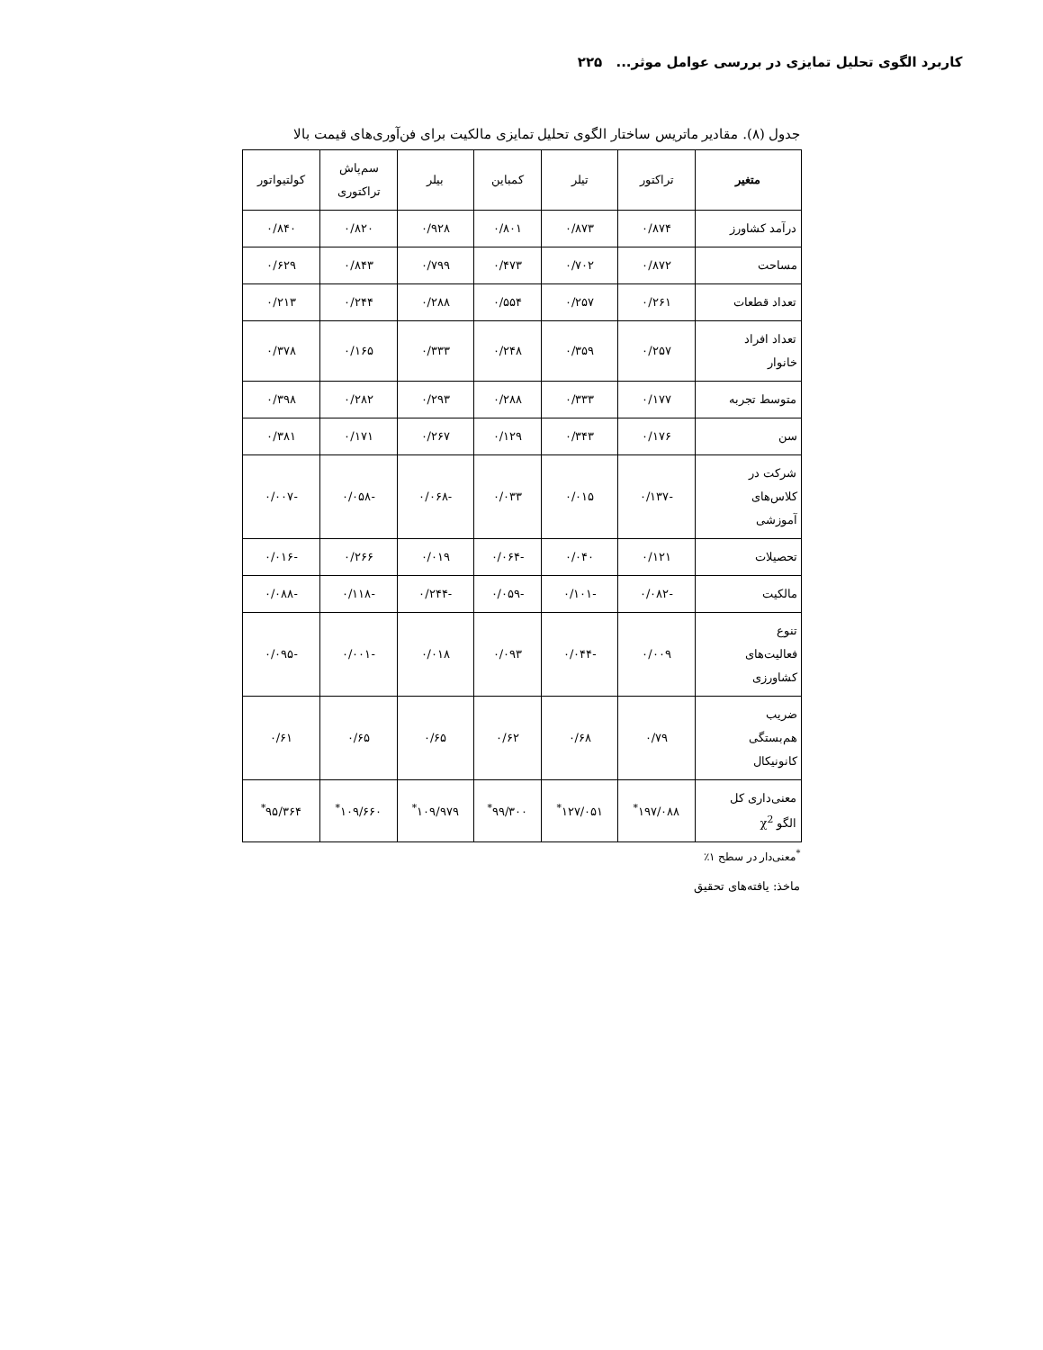کاربرد الگوی تحلیل تمایزی در بررسی عوامل موثر... ۲۲۵
جدول (۸). مقادیر ماتریس ساختار الگوی تحلیل تمایزی مالکیت برای فن‌آوری‌های قیمت بالا
| متغیر | تراکتور | تیلر | کمباین | بیلر | سم‌پاش تراکتوری | کولتیواتور |
| --- | --- | --- | --- | --- | --- | --- |
| درآمد کشاورز | ۰/۸۷۴ | ۰/۸۷۳ | ۰/۸۰۱ | ۰/۹۲۸ | ۰/۸۲۰ | ۰/۸۴۰ |
| مساحت | ۰/۸۷۲ | ۰/۷۰۲ | ۰/۴۷۳ | ۰/۷۹۹ | ۰/۸۴۳ | ۰/۶۲۹ |
| تعداد قطعات | ۰/۲۶۱ | ۰/۲۵۷ | ۰/۵۵۴ | ۰/۲۸۸ | ۰/۲۴۴ | ۰/۲۱۳ |
| تعداد افراد خانوار | ۰/۲۵۷ | ۰/۳۵۹ | ۰/۲۴۸ | ۰/۳۳۳ | ۰/۱۶۵ | ۰/۳۷۸ |
| متوسط تجربه | ۰/۱۷۷ | ۰/۳۳۳ | ۰/۲۸۸ | ۰/۲۹۳ | ۰/۲۸۲ | ۰/۳۹۸ |
| سن | ۰/۱۷۶ | ۰/۳۴۳ | ۰/۱۲۹ | ۰/۲۶۷ | ۰/۱۷۱ | ۰/۳۸۱ |
| شرکت در کلاس‌های آموزشی | -۰/۱۳۷ | ۰/۰۱۵ | ۰/۰۳۳ | -۰/۰۶۸ | -۰/۰۵۸ | -۰/۰۰۷ |
| تحصیلات | ۰/۱۲۱ | ۰/۰۴۰ | -۰/۰۶۴ | ۰/۰۱۹ | ۰/۲۶۶ | -۰/۰۱۶ |
| مالکیت | -۰/۰۸۲ | -۰/۱۰۱ | -۰/۰۵۹ | -۰/۲۴۴ | -۰/۱۱۸ | -۰/۰۸۸ |
| تنوع فعالیت‌های کشاورزی | ۰/۰۰۹ | -۰/۰۴۴ | ۰/۰۹۳ | ۰/۰۱۸ | -۰/۰۰۱ | -۰/۰۹۵ |
| ضریب هم‌بستگی کانونیکال | ۰/۷۹ | ۰/۶۸ | ۰/۶۲ | ۰/۶۵ | ۰/۶۵ | ۰/۶۱ |
| معنی‌داری کل الگو χ<sup>2</sup> | ۱۹۷/۰۸۸<sup>*</sup> | ۱۲۷/۰۵۱<sup>*</sup> | ۹۹/۳۰۰<sup>*</sup> | ۱۰۹/۹۷۹<sup>*</sup> | ۱۰۹/۶۶۰<sup>*</sup> | ۹۵/۳۶۴<sup>*</sup> |
<sup>*</sup> معنی‌دار در سطح ۱٪
ماخذ: یافته‌های تحقیق